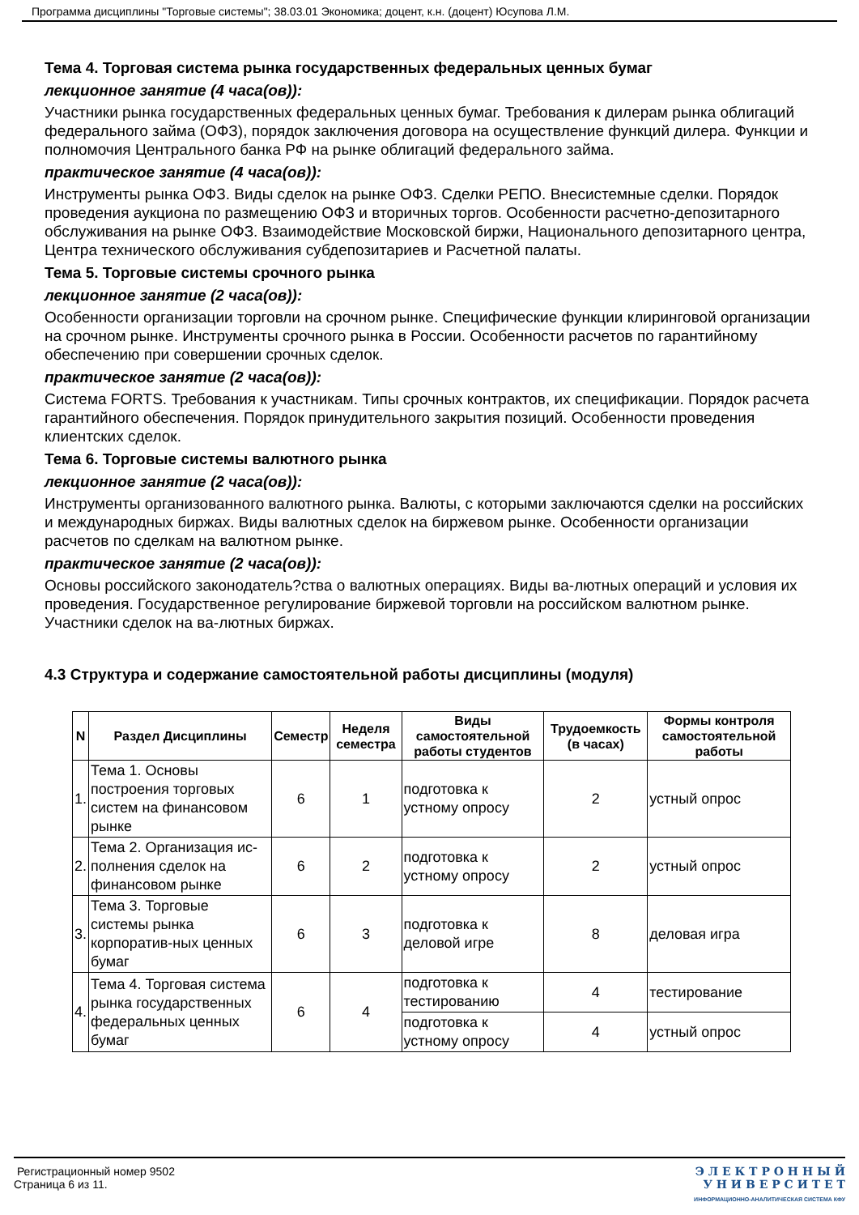Программа дисциплины "Торговые системы"; 38.03.01 Экономика; доцент, к.н. (доцент) Юсупова Л.М.
Тема 4. Торговая система рынка государственных федеральных ценных бумаг
лекционное занятие (4 часа(ов)):
Участники рынка государственных федеральных ценных бумаг. Требования к дилерам рынка облигаций федерального займа (ОФЗ), порядок заключения договора на осуществление функций дилера. Функции и полномочия Центрального банка РФ на рынке облигаций федерального займа.
практическое занятие (4 часа(ов)):
Инструменты рынка ОФЗ. Виды сделок на рынке ОФЗ. Сделки РЕПО. Внесистемные сделки. Порядок проведения аукциона по размещению ОФЗ и вторичных торгов. Особенности расчетно-депозитарного обслуживания на рынке ОФЗ. Взаимодействие Московской биржи, Национального депозитарного центра, Центра технического обслуживания субдепозитариев и Расчетной палаты.
Тема 5. Торговые системы срочного рынка
лекционное занятие (2 часа(ов)):
Особенности организации торговли на срочном рынке. Специфические функции клиринговой организации на срочном рынке. Инструменты срочного рынка в России. Особенности расчетов по гарантийному обеспечению при совершении срочных сделок.
практическое занятие (2 часа(ов)):
Система FORTS. Требования к участникам. Типы срочных контрактов, их спецификации. Порядок расчета гарантийного обеспечения. Порядок принудительного закрытия позиций. Особенности проведения клиентских сделок.
Тема 6. Торговые системы валютного рынка
лекционное занятие (2 часа(ов)):
Инструменты организованного валютного рынка. Валюты, с которыми заключаются сделки на российских и международных биржах. Виды валютных сделок на биржевом рынке. Особенности организации расчетов по сделкам на валютном рынке.
практическое занятие (2 часа(ов)):
Основы российского законодатель?ства о валютных операциях. Виды ва-лютных операций и условия их проведения. Государственное регулирование биржевой торговли на российском валютном рынке. Участники сделок на ва-лютных биржах.
4.3 Структура и содержание самостоятельной работы дисциплины (модуля)
| N | Раздел Дисциплины | Семестр | Неделя семестра | Виды самостоятельной работы студентов | Трудоемкость (в часах) | Формы контроля самостоятельной работы |
| --- | --- | --- | --- | --- | --- | --- |
| 1. | Тема 1. Основы построения торговых систем на финансовом рынке | 6 | 1 | подготовка к устному опросу | 2 | устный опрос |
| 2. | Тема 2. Организация ис-полнения сделок на финансовом рынке | 6 | 2 | подготовка к устному опросу | 2 | устный опрос |
| 3. | Тема 3. Торговые системы рынка корпоратив-ных ценных бумаг | 6 | 3 | подготовка к деловой игре | 8 | деловая игра |
| 4. | Тема 4. Торговая система рынка государственных федеральных ценных бумаг | 6 | 4 | подготовка к тестированию | 4 | тестирование |
| | | | | подготовка к устному опросу | 4 | устный опрос |
Регистрационный номер 9502
Страница 6 из 11.
Э Л Е К Т Р О Н Н Ы Й
У Н И В Е Р С И Т Е Т
ИНФОРМАЦИОННО-АНАЛИТИЧЕСКАЯ СИСТЕМА КФУ